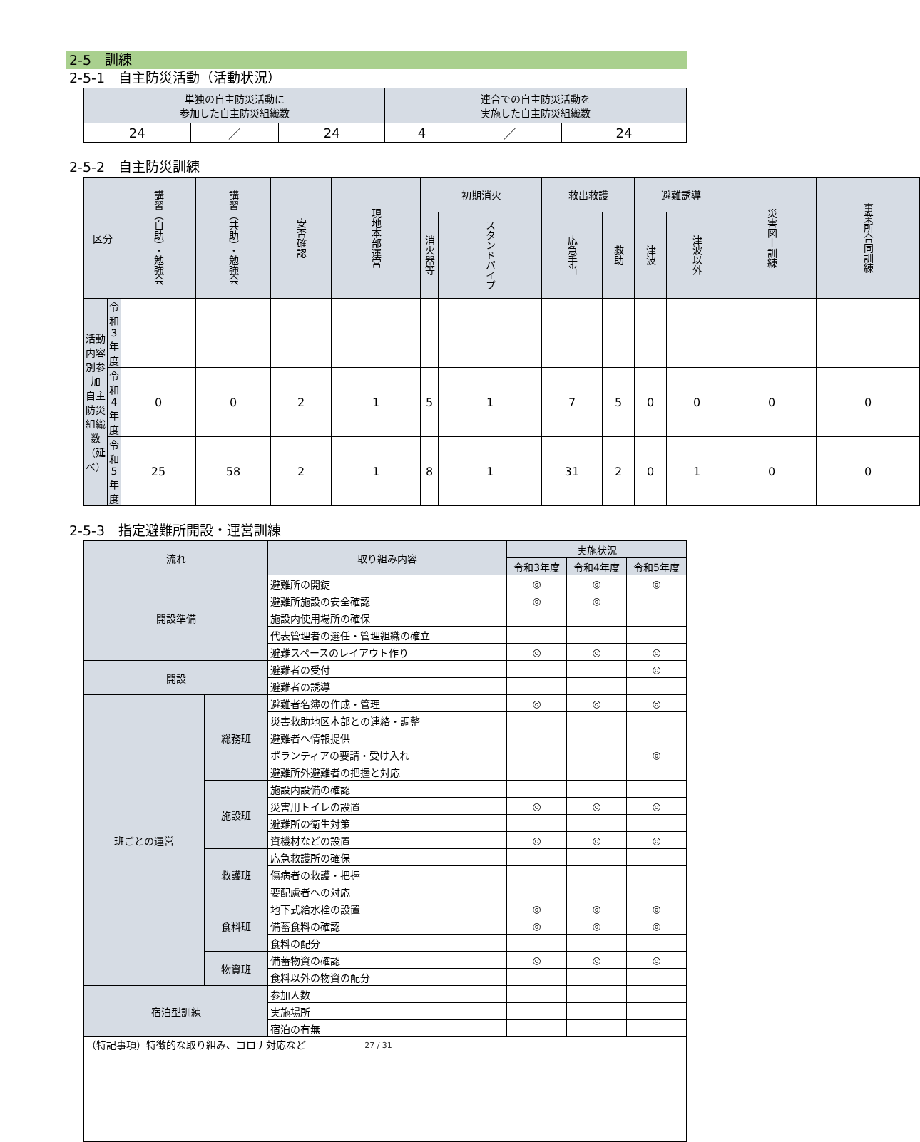2-5　訓練
2-5-1　自主防災活動（活動状況）
| 単独の自主防災活動に 参加した自主防災組織数 | | | 連合での自主防災活動を 実施した自主防災組織数 | | |
| 24 | ／ | 24 | 4 | ／ | 24 |
2-5-2　自主防災訓練
| 区分 | | 講習（自助）・勉強会 | 講習（共助）・勉強会 | 安否確認 | 現地本部運営 | 初期消火 | | 救出救護 | | 避難誘導 | | 災害図上訓練 | 事業所合同訓練 |
| | | | | | | 消火器等 | スタンドパイプ | 応急手当 | 救助 | 津波 | 津波以外 | | |
| 活動内容別参加 自主防災組織数 （延べ） | 令和3年度 | | | | | | | | | | | | |
| | 令和4年度 | 0 | 0 | 2 | 1 | 5 | 1 | 7 | 5 | 0 | 0 | 0 | 0 |
| | 令和5年度 | 25 | 58 | 2 | 1 | 8 | 1 | 31 | 2 | 0 | 1 | 0 | 0 |
2-5-3　指定避難所開設・運営訓練
| 流れ | | 取り組み内容 | 実施状況 | | |
| | | | 令和3年度 | 令和4年度 | 令和5年度 |
| 開設準備 | | 避難所の開錠 | ◎ | ◎ | ◎ |
| | | 避難所施設の安全確認 | ◎ | ◎ | |
| | | 施設内使用場所の確保 | | | |
| | | 代表管理者の選任・管理組織の確立 | | | |
| | | 避難スペースのレイアウト作り | ◎ | ◎ | ◎ |
| 開設 | | 避難者の受付 | | | ◎ |
| | | 避難者の誘導 | | | |
| 班ごとの運営 | 総務班 | 避難者名簿の作成・管理 | ◎ | ◎ | ◎ |
| | | 災害救助地区本部との連絡・調整 | | | |
| | | 避難者へ情報提供 | | | |
| | | ボランティアの要請・受け入れ | | | ◎ |
| | | 避難所外避難者の把握と対応 | | | |
| | 施設班 | 施設内設備の確認 | | | |
| | | 災害用トイレの設置 | ◎ | ◎ | ◎ |
| | | 避難所の衛生対策 | | | |
| | | 資機材などの設置 | ◎ | ◎ | ◎ |
| | 救護班 | 応急救護所の確保 | | | |
| | | 傷病者の救護・把握 | | | |
| | | 要配慮者への対応 | | | |
| | 食料班 | 地下式給水栓の設置 | ◎ | ◎ | ◎ |
| | | 備蓄食料の確認 | ◎ | ◎ | ◎ |
| | | 食料の配分 | | | |
| | 物資班 | 備蓄物資の確認 | ◎ | ◎ | ◎ |
| | | 食料以外の物資の配分 | | | |
| 宿泊型訓練 | | 参加人数 | | | |
| | | 実施場所 | | | |
| | | 宿泊の有無 | | | |
| （特記事項）特徴的な取り組み、コロナ対応など | | | | | |
27 / 31